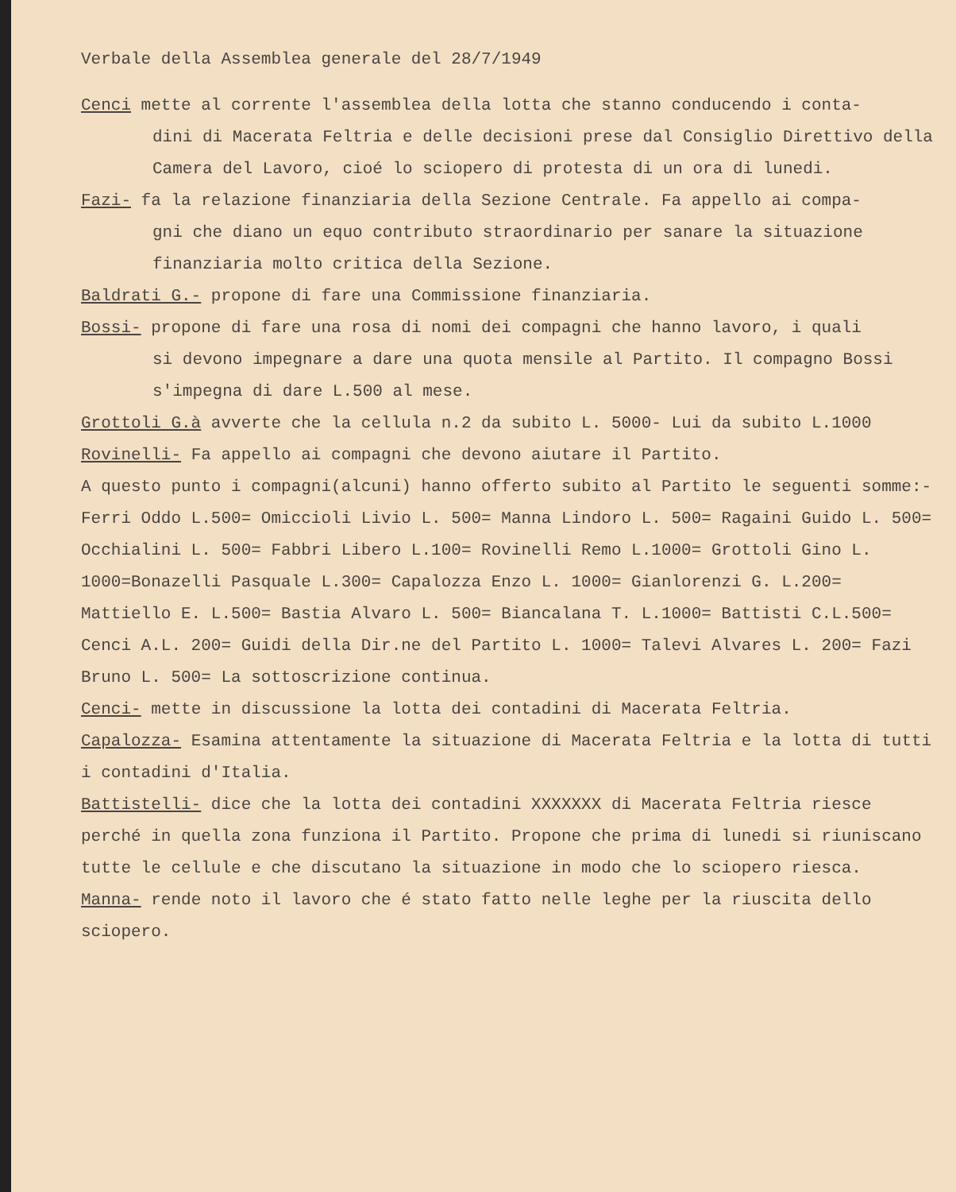Verbale della Assemblea generale del 28/7/1949
Cenci mette al corrente l'assemblea della lotta che stanno conducendo i conta-
dini di Macerata Feltria e delle decisioni prese dal Consiglio Direttivo della Camera del Lavoro, cioé lo sciopero di protesta di un ora di lunedi.
Fazi- fa la relazione finanziaria della Sezione Centrale. Fa appello ai compa-
gni che diano un equo contributo straordinario per sanare la situazione finanziaria molto critica della Sezione.
Baldrati G.- propone di fare una Commissione finanziaria.
Bossi- propone di fare una rosa di nomi dei compagni che hanno lavoro, i quali
si devono impegnare a dare una quota mensile al Partito. Il compagno Bossi s'impegna di dare L.500 al mese.
Grottoli G.à avverte che la cellula n.2 da subito L. 5000- Lui da subito L.1000
Rovinelli- Fa appello ai compagni che devono aiutare il Partito.
A questo punto i compagni(alcuni) hanno offerto subito al Partito le seguenti somme:-
Ferri Oddo L.500= Omiccioli Livio L. 500= Manna Lindoro L. 500= Ragaini Guido L. 500= Occhialini L. 500= Fabbri Libero L.100= Rovinelli Remo L.1000= Grottoli Gino L. 1000=Bonazelli Pasquale L.300= Capalozza Enzo L. 1000= Gianlorenzi G. L.200= Mattiello E. L.500= Bastia Alvaro L. 500= Biancalana T. L.1000= Battisti C.L.500= Cenci A.L. 200= Guidi della Dir.ne del Partito L. 1000= Talevi Alvares L. 200= Fazi Bruno L. 500= La sottoscrizione continua.
Cenci- mette in discussione la lotta dei contadini di Macerata Feltria.
Capalozza- Esamina attentamente la situazione di Macerata Feltria e la lotta di tutti i contadini d'Italia.
Battistelli- dice che la lotta dei contadini XXXXXXX di Macerata Feltria riesce perché in quella zona funziona il Partito. Propone che prima di lunedi si riuniscano tutte le cellule e che discutano la situazione in modo che lo sciopero riesca.
Manna- rende noto il lavoro che é stato fatto nelle leghe per la riuscita dello sciopero.